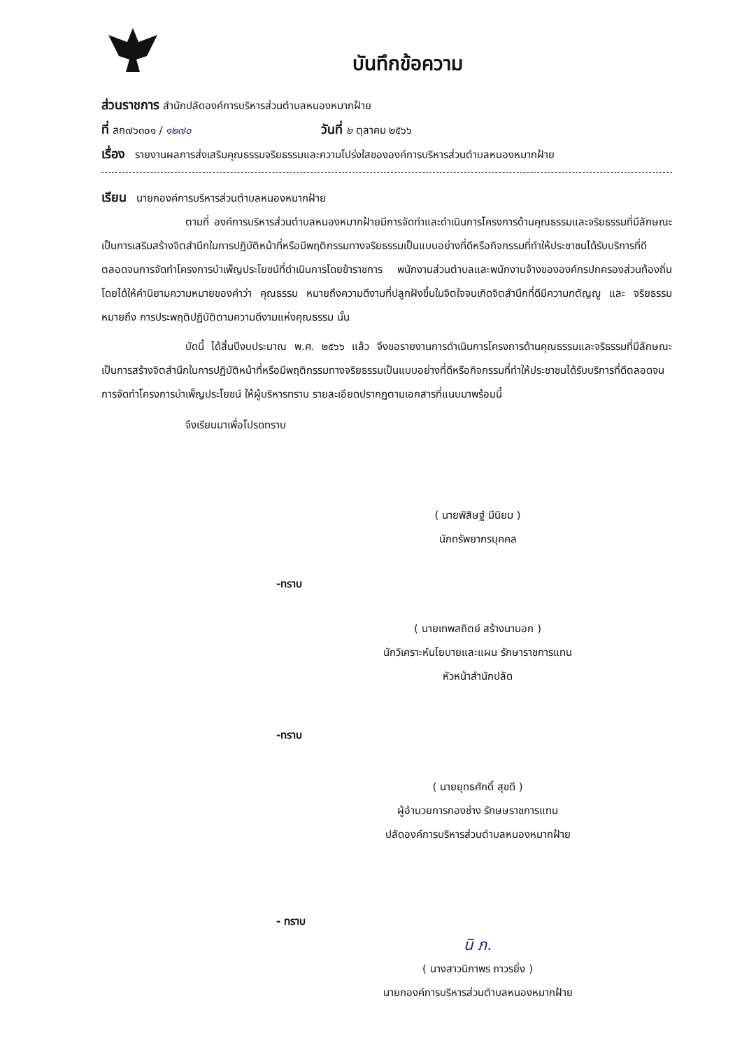บันทึกข้อความ
ส่วนราชการ สำนักปลัดองค์การบริหารส่วนตำบลหนองหมากฝ้าย
ที่ สก๗๖๓๐๑ / ๑๒๗๐ วันที่ ๒ ตุลาคม ๒๕๖๖
เรื่อง รายงานผลการส่งเสริมคุณธรรมจริยธรรมและความโปร่งใสขององค์การบริหารส่วนตำบลหนองหมากฝ้าย
เรียน นายกองค์การบริหารส่วนตำบลหนองหมากฝ้าย
ตามที่ องค์การบริหารส่วนตำบลหนองหมากฝ้ายมีการจัดทำและดำเนินการโครงการด้านคุณธรรมและจริยธรรมที่มีลักษณะเป็นการเสริมสร้างจิตสำนึกในการปฏิบัติหน้าที่หรือมีพฤติกรรมทางจริยธรรมเป็นแบบอย่างที่ดีหรือกิจกรรมที่ทำให้ประชาชนได้รับบริการที่ดีตลอดจนการจัดทำโครงการบำเพ็ญประโยชน์ที่ดำเนินการโดยข้าราชการ พนักงานส่วนตำบลและพนักงานจ้างขององค์กรปกครองส่วนท้องถิ่น โดยได้ให้คำนิยามความหมายของคำว่า คุณธรรม หมายถึงความดีงามที่ปลูกฝังขึ้นในจิตใจจนเกิดจิตสำนึกที่ดีมีความกตัญญู และ จริยธรรม หมายถึง การประพฤติปฏิบัติตามความดีงามแห่งคุณธรรม นั้น
บัดนี้ ได้สิ้นปีงบประมาณ พ.ศ. ๒๕๖๖ แล้ว จึงขอรายงานการดำเนินการโครงการด้านคุณธรรมและจริธรรมที่มีลักษณะเป็นการสร้างจิตสำนึกในการปฏิบัติหน้าที่หรือมีพฤติกรรมทางจริยธรรมเป็นแบบอย่างที่ดีหรือกิจกรรมที่ทำให้ประชาชนได้รับบริการที่ดีตลอดจนการจัดทำโครงการบำเพ็ญประโยชน์ ให้ผู้บริหารทราบ รายละเอียดปรากฏตามเอกสารที่แนบมาพร้อมนี้
จึงเรียนมาเพื่อโปรดทราบ
( นายพิสิษฐ์ มีนิยม )
นักทรัพยากรบุคคล
-ทราบ
( นายเทพสถิตย์ สร้างนานอก )
นักวิเคราะห์นโยบายและแผน รักษาราชการแทน
หัวหน้าสำนักปลัด
-ทราบ
( นายยุทธศักดิ์ สุขดี )
ผู้อำนวยการกองช่าง รักษษราชการแทน
ปลัดองค์การบริหารส่วนตำบลหนองหมากฝ้าย
- ทราบ
นิ ภ.
( นางสาวนิภาพร ถาวรยิ่ง )
นายกองค์การบริหารส่วนตำบลหนองหมากฝ้าย